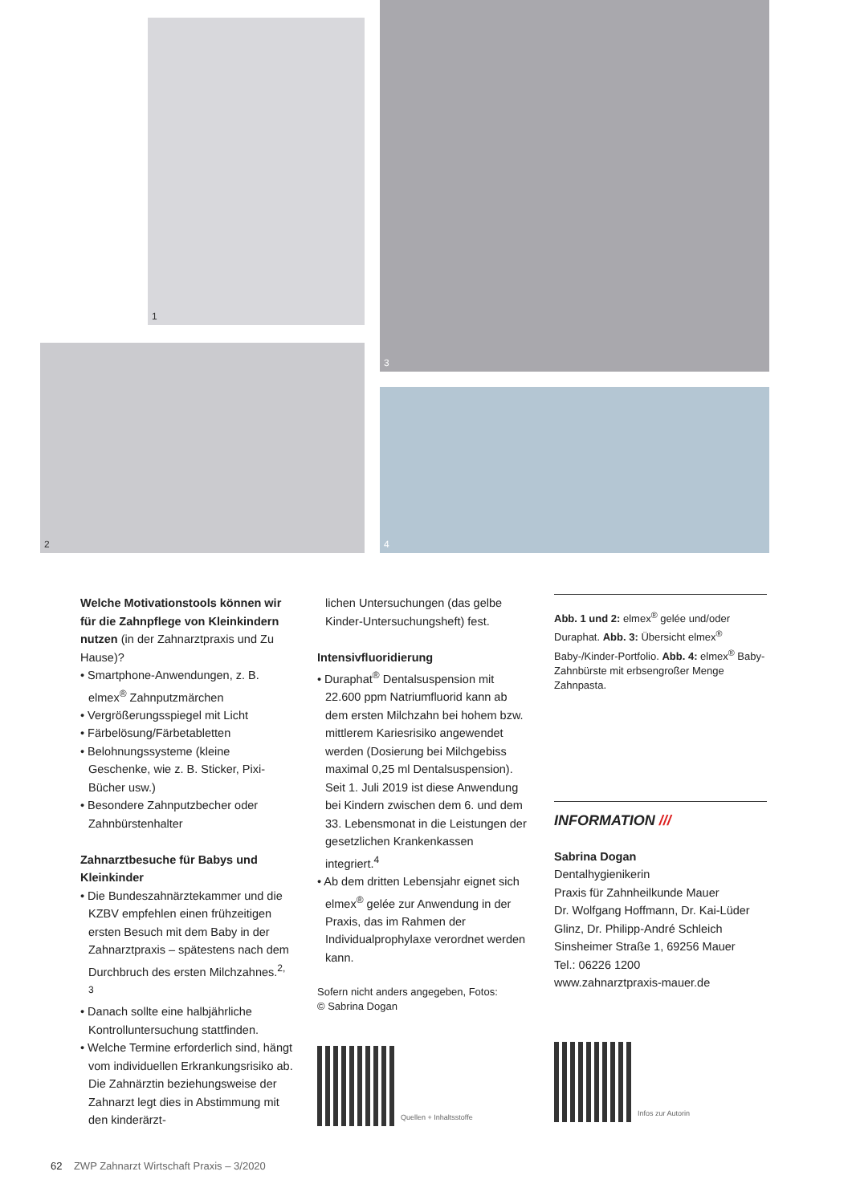1
3
2
4
Welche Motivationstools können wir für die Zahnpflege von Kleinkindern nutzen (in der Zahnarztpraxis und Zu Hause)?
• Smartphone-Anwendungen, z. B. elmex<sup>®</sup> Zahnputzmärchen
• Vergrößerungsspiegel mit Licht
• Färbelösung/Färbetabletten
• Belohnungssysteme (kleine Geschenke, wie z. B. Sticker, Pixi-Bücher usw.)
• Besondere Zahnputzbecher oder Zahnbürstenhalter
Zahnarztbesuche für Babys und Kleinkinder
• Die Bundeszahnärztekammer und die KZBV empfehlen einen frühzeitigen ersten Besuch mit dem Baby in der Zahnarztpraxis – spätestens nach dem Durchbruch des ersten Milchzahnes.<sup>2, 3</sup>
• Danach sollte eine halbjährliche Kontrolluntersuchung stattfinden.
• Welche Termine erforderlich sind, hängt vom individuellen Erkrankungsrisiko ab. Die Zahnärztin beziehungsweise der Zahnarzt legt dies in Abstimmung mit den kinderärzt-
lichen Untersuchungen (das gelbe Kinder-Untersuchungsheft) fest.
Intensivfluoridierung
• Duraphat<sup>®</sup> Dentalsuspension mit 22.600 ppm Natriumfluorid kann ab dem ersten Milchzahn bei hohem bzw. mittlerem Kariesrisiko angewendet werden (Dosierung bei Milchgebiss maximal 0,25 ml Dentalsuspension). Seit 1. Juli 2019 ist diese Anwendung bei Kindern zwischen dem 6. und dem 33. Lebensmonat in die Leistungen der gesetzlichen Krankenkassen integriert.<sup>4</sup>
• Ab dem dritten Lebensjahr eignet sich elmex<sup>®</sup> gelée zur Anwendung in der Praxis, das im Rahmen der Individualprophylaxe verordnet werden kann.
Sofern nicht anders angegeben, Fotos:
© Sabrina Dogan
Quellen + Inhaltsstoffe
Abb. 1 und 2: elmex<sup>®</sup> gelée und/oder Duraphat. Abb. 3: Übersicht elmex<sup>®</sup> Baby-/Kinder-Portfolio. Abb. 4: elmex<sup>®</sup> Baby-Zahnbürste mit erbsengroßer Menge Zahnpasta.
INFORMATION ///
Sabrina Dogan
Dentalhygienikerin
Praxis für Zahnheilkunde Mauer
Dr. Wolfgang Hoffmann, Dr. Kai-Lüder Glinz, Dr. Philipp-André Schleich
Sinsheimer Straße 1, 69256 Mauer
Tel.: 06226 1200
www.zahnarztpraxis-mauer.de
Infos zur Autorin
62 ZWP Zahnarzt Wirtschaft Praxis – 3/2020